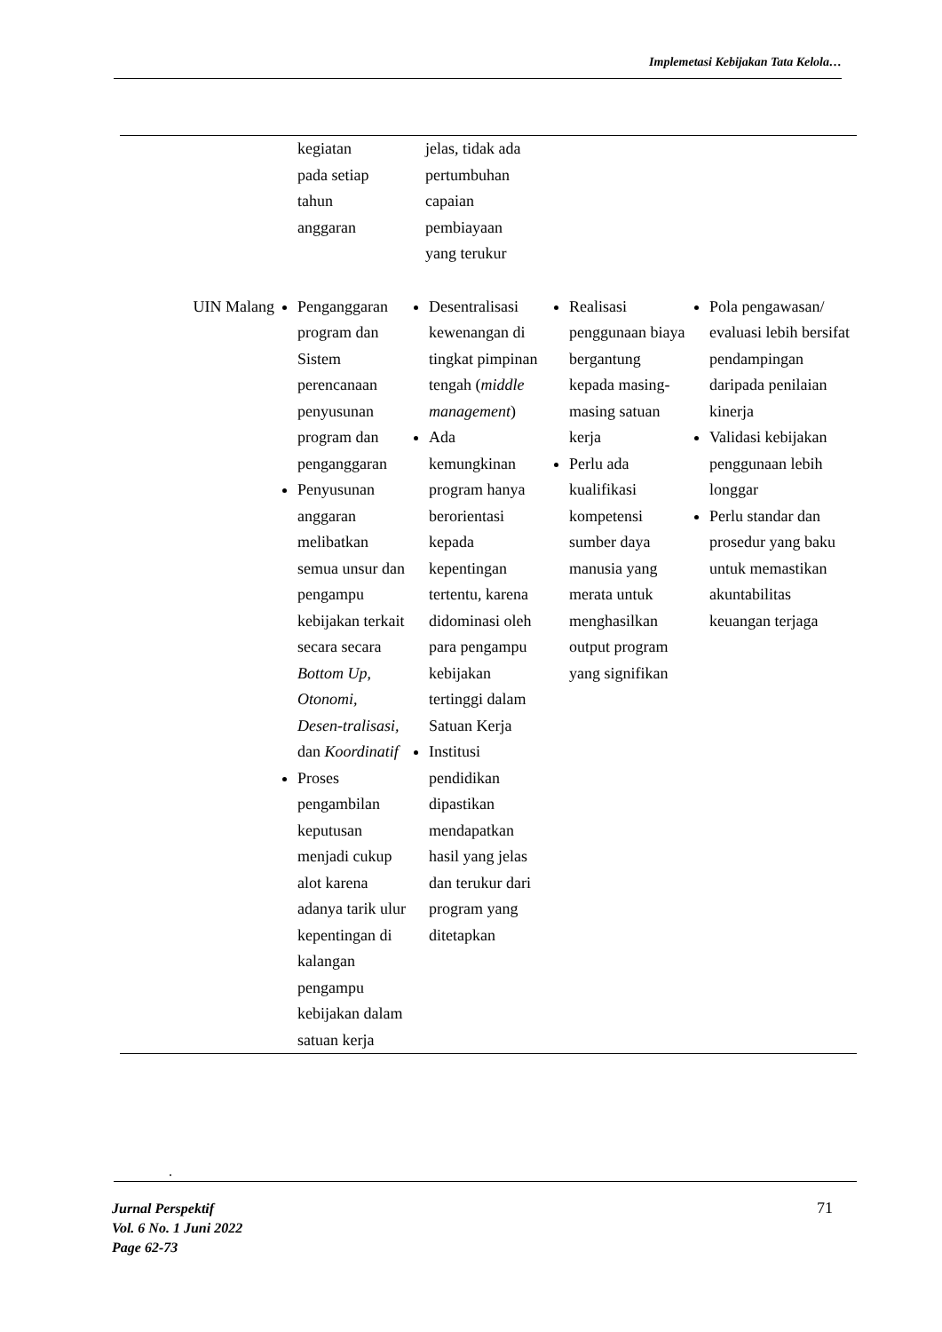Implemetasi Kebijakan Tata Kelola…
| | kegiatan pada setiap tahun anggaran | jelas, tidak ada pertumbuhan capaian pembiayaan yang terukur | | |
| UIN Malang | Penganggaran program dan Sistem perencanaan penyusunan program dan penganggaran Penyusunan anggaran melibatkan semua unsur dan pengampu kebijakan terkait secara secara Bottom Up , Otonomi, Desen-tralisasi, dan Koordinatif Proses pengambilan keputusan menjadi cukup alot karena adanya tarik ulur kepentingan di kalangan pengampu kebijakan dalam satuan kerja | Desentralisasi kewenangan di tingkat pimpinan tengah ( middle management ) Ada kemungkinan program hanya berorientasi kepada kepentingan tertentu, karena didominasi oleh para pengampu kebijakan tertinggi dalam Satuan Kerja Institusi pendidikan dipastikan mendapatkan hasil yang jelas dan terukur dari program yang ditetapkan | Realisasi penggunaan biaya bergantung kepada masing-masing satuan kerja Perlu ada kualifikasi kompetensi sumber daya manusia yang merata untuk menghasilkan output program yang signifikan | Pola pengawasan/ evaluasi lebih bersifat pendampingan daripada penilaian kinerja Validasi kebijakan penggunaan lebih longgar Perlu standar dan prosedur yang baku untuk memastikan akuntabilitas keuangan terjaga |
.
Jurnal Perspektif
Vol. 6 No. 1 Juni 2022
Page 62-73
71